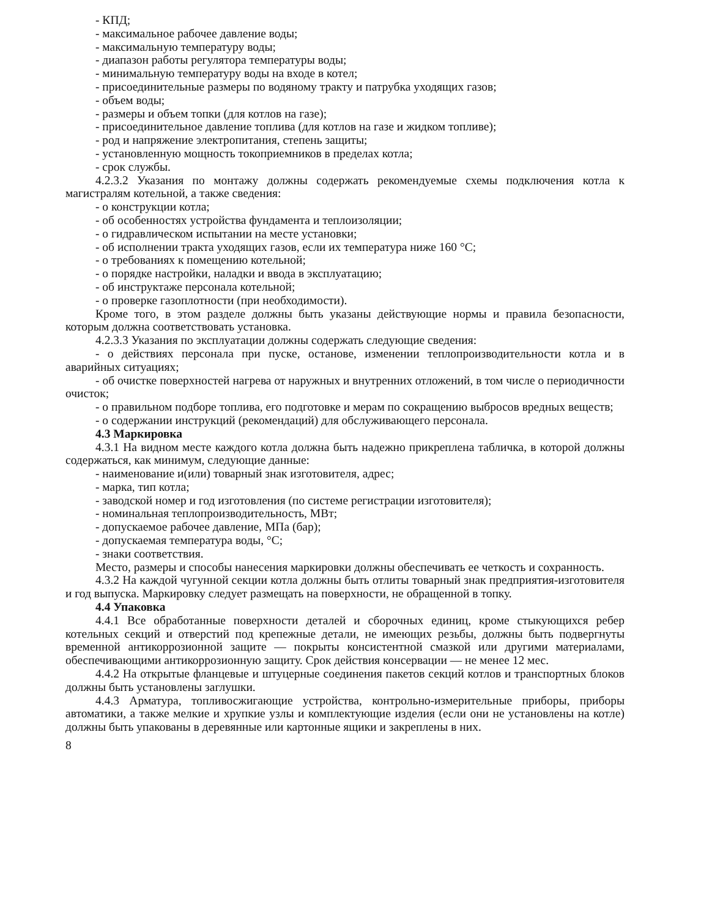- КПД;
- максимальное рабочее давление воды;
- максимальную температуру воды;
- диапазон работы регулятора температуры воды;
- минимальную температуру воды на входе в котел;
- присоединительные размеры по водяному тракту и патрубка уходящих газов;
- объем воды;
- размеры и объем топки (для котлов на газе);
- присоединительное давление топлива (для котлов на газе и жидком топливе);
- род и напряжение электропитания, степень защиты;
- установленную мощность токоприемников в пределах котла;
- срок службы.
4.2.3.2 Указания по монтажу должны содержать рекомендуемые схемы подключения котла к магистралям котельной, а также сведения:
- о конструкции котла;
- об особенностях устройства фундамента и теплоизоляции;
- о гидравлическом испытании на месте установки;
- об исполнении тракта уходящих газов, если их температура ниже 160 °С;
- о требованиях к помещению котельной;
- о порядке настройки, наладки и ввода в эксплуатацию;
- об инструктаже персонала котельной;
- о проверке газоплотности (при необходимости).
Кроме того, в этом разделе должны быть указаны действующие нормы и правила безопасности, которым должна соответствовать установка.
4.2.3.3 Указания по эксплуатации должны содержать следующие сведения:
- о действиях персонала при пуске, останове, изменении теплопроизводительности котла и в аварийных ситуациях;
- об очистке поверхностей нагрева от наружных и внутренних отложений, в том числе о периодичности очисток;
- о правильном подборе топлива, его подготовке и мерам по сокращению выбросов вредных веществ;
- о содержании инструкций (рекомендаций) для обслуживающего персонала.
4.3 Маркировка
4.3.1 На видном месте каждого котла должна быть надежно прикреплена табличка, в которой должны содержаться, как минимум, следующие данные:
- наименование и(или) товарный знак изготовителя, адрес;
- марка, тип котла;
- заводской номер и год изготовления (по системе регистрации изготовителя);
- номинальная теплопроизводительность, МВт;
- допускаемое рабочее давление, МПа (бар);
- допускаемая температура воды, °С;
- знаки соответствия.
Место, размеры и способы нанесения маркировки должны обеспечивать ее четкость и сохранность.
4.3.2 На каждой чугунной секции котла должны быть отлиты товарный знак предприятия-изготовителя и год выпуска. Маркировку следует размещать на поверхности, не обращенной в топку.
4.4 Упаковка
4.4.1 Все обработанные поверхности деталей и сборочных единиц, кроме стыкующихся ребер котельных секций и отверстий под крепежные детали, не имеющих резьбы, должны быть подвергнуты временной антикоррозионной защите — покрыты консистентной смазкой или другими материалами, обеспечивающими антикоррозионную защиту. Срок действия консервации — не менее 12 мес.
4.4.2 На открытые фланцевые и штуцерные соединения пакетов секций котлов и транспортных блоков должны быть установлены заглушки.
4.4.3 Арматура, топливосжигающие устройства, контрольно-измерительные приборы, приборы автоматики, а также мелкие и хрупкие узлы и комплектующие изделия (если они не установлены на котле) должны быть упакованы в деревянные или картонные ящики и закреплены в них.
8